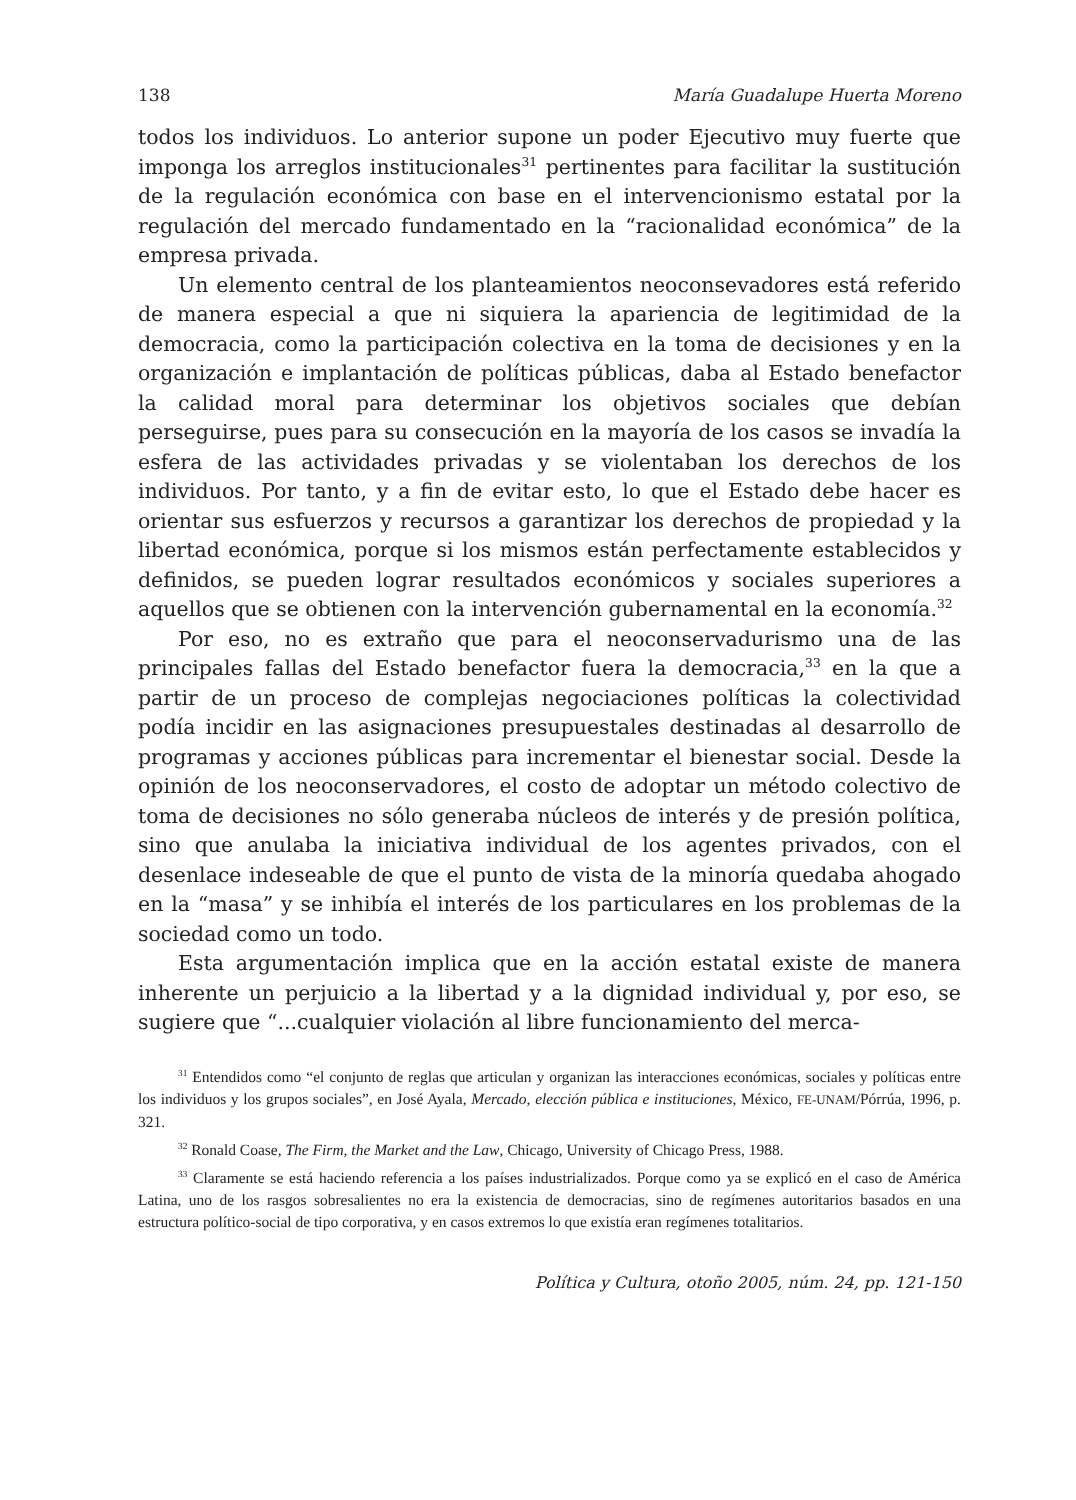138 María Guadalupe Huerta Moreno
todos los individuos. Lo anterior supone un poder Ejecutivo muy fuerte que imponga los arreglos institucionales<sup>31</sup> pertinentes para facilitar la sustitución de la regulación económica con base en el intervencionismo estatal por la regulación del mercado fundamentado en la “racionalidad económica” de la empresa privada.
Un elemento central de los planteamientos neoconsevadores está referido de manera especial a que ni siquiera la apariencia de legitimidad de la democracia, como la participación colectiva en la toma de decisiones y en la organización e implantación de políticas públicas, daba al Estado benefactor la calidad moral para determinar los objetivos sociales que debían perseguirse, pues para su consecución en la mayoría de los casos se invadía la esfera de las actividades privadas y se violentaban los derechos de los individuos. Por tanto, y a fin de evitar esto, lo que el Estado debe hacer es orientar sus esfuerzos y recursos a garantizar los derechos de propiedad y la libertad económica, porque si los mismos están perfectamente establecidos y definidos, se pueden lograr resultados económicos y sociales superiores a aquellos que se obtienen con la intervención gubernamental en la economía.<sup>32</sup>
Por eso, no es extraño que para el neoconservadurismo una de las principales fallas del Estado benefactor fuera la democracia,<sup>33</sup> en la que a partir de un proceso de complejas negociaciones políticas la colectividad podía incidir en las asignaciones presupuestales destinadas al desarrollo de programas y acciones públicas para incrementar el bienestar social. Desde la opinión de los neoconservadores, el costo de adoptar un método colectivo de toma de decisiones no sólo generaba núcleos de interés y de presión política, sino que anulaba la iniciativa individual de los agentes privados, con el desenlace indeseable de que el punto de vista de la minoría quedaba ahogado en la “masa” y se inhibía el interés de los particulares en los problemas de la sociedad como un todo.
Esta argumentación implica que en la acción estatal existe de manera inherente un perjuicio a la libertad y a la dignidad individual y, por eso, se sugiere que “...cualquier violación al libre funcionamiento del merca-
<sup>31</sup> Entendidos como “el conjunto de reglas que articulan y organizan las interacciones económicas, sociales y políticas entre los individuos y los grupos sociales”, en José Ayala, Mercado, elección pública e instituciones, México, FE-UNAM/Pórrúa, 1996, p. 321.
<sup>32</sup> Ronald Coase, The Firm, the Market and the Law, Chicago, University of Chicago Press, 1988.
<sup>33</sup> Claramente se está haciendo referencia a los países industrializados. Porque como ya se explicó en el caso de América Latina, uno de los rasgos sobresalientes no era la existencia de democracias, sino de regímenes autoritarios basados en una estructura político-social de tipo corporativa, y en casos extremos lo que existía eran regímenes totalitarios.
Política y Cultura, otoño 2005, núm. 24, pp. 121-150